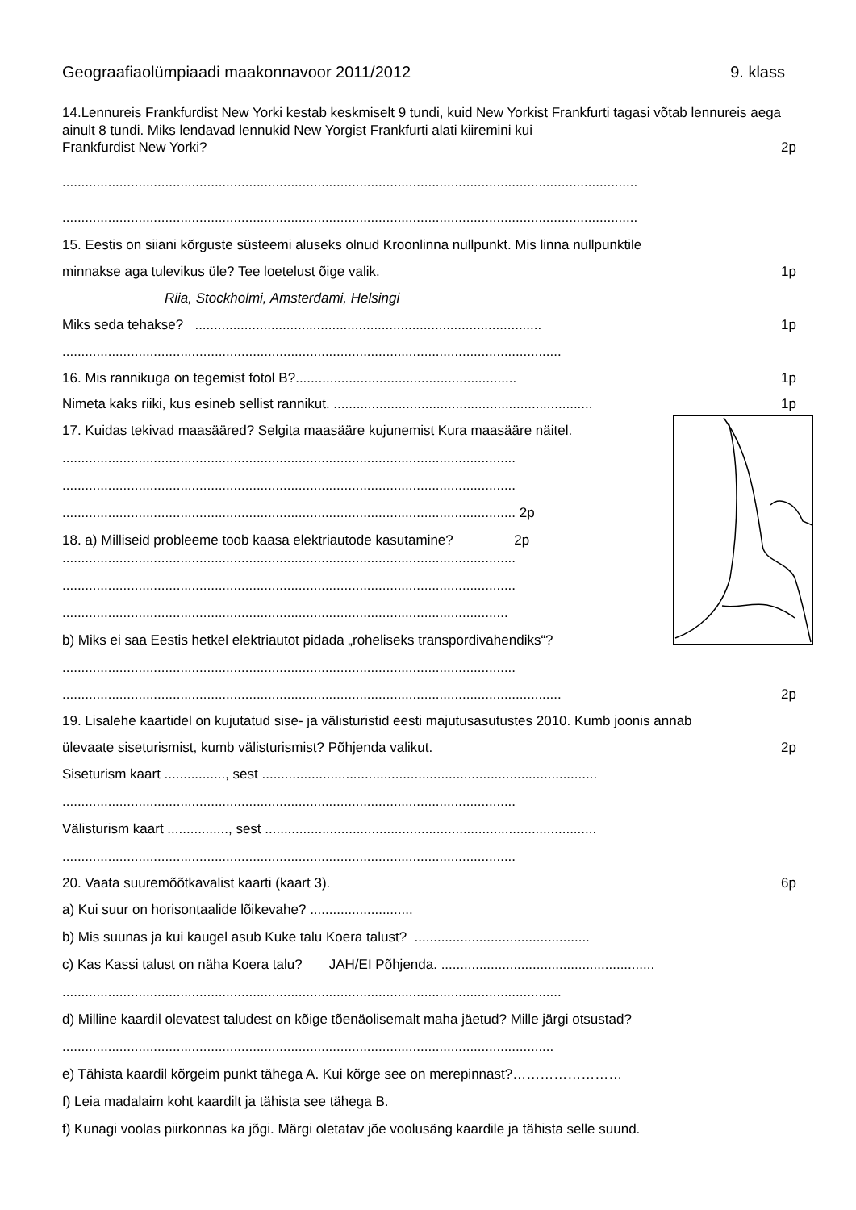Geograafiaolümpiaadi maakonnavoor 2011/2012 9. klass
14.Lennureis Frankfurdist New Yorki kestab keskmiselt 9 tundi, kuid New Yorkist Frankfurti tagasi võtab lennureis aega ainult 8 tundi. Miks lendavad lennukid New Yorgist Frankfurti alati kiiremini kui
Frankfurdist New Yorki? 2p
.......................................................................................................................................................
.......................................................................................................................................................
15. Eestis on siiani kõrguste süsteemi aluseks olnud Kroonlinna nullpunkt. Mis linna nullpunktile
minnakse aga tulevikus üle? Tee loetelust õige valik. 1p
Riia, Stockholmi, Amsterdami, Helsingi
Miks seda tehakse? ........................................................................................... 1p
...................................................................................................................................
16. Mis rannikuga on tegemist fotol B?.......................................................... 1p
Nimeta kaks riiki, kus esineb sellist rannikut. .................................................................... 1p
17. Kuidas tekivad maasääred? Selgita maasääre kujunemist Kura maasääre näitel.
.......................................................................................................................
.......................................................................................................................
....................................................................................................................... 2p
18. a) Milliseid probleeme toob kaasa elektriautode kasutamine? 2p
.......................................................................................................................
.......................................................................................................................
.....................................................................................................................
b) Miks ei saa Eestis hetkel elektriautot pidada „roheliseks transpordivahendiks“?
.......................................................................................................................
................................................................................................................................... 2p
19. Lisalehe kaartidel on kujutatud sise- ja välisturistid eesti majutusasutustes 2010. Kumb joonis annab
ülevaate siseturismist, kumb välisturismist? Põhjenda valikut. 2p
Siseturism kaart ................, sest ........................................................................................
.......................................................................................................................
Välisturism kaart ................, sest .......................................................................................
.......................................................................................................................
20. Vaata suuremõõtkavalist kaarti (kaart 3). 6p
a) Kui suur on horisontaalide lõikevahe? ...........................
b) Mis suunas ja kui kaugel asub Kuke talu Koera talust? ..............................................
c) Kas Kassi talust on näha Koera talu? JAH/EI Põhjenda. ........................................................
...................................................................................................................................
d) Milline kaardil olevatest taludest on kõige tõenäolisemalt maha jäetud? Mille järgi otsustad?
.................................................................................................................................
e) Tähista kaardil kõrgeim punkt tähega A. Kui kõrge see on merepinnast?……………………
f) Leia madalaim koht kaardilt ja tähista see tähega B.
f) Kunagi voolas piirkonnas ka jõgi. Märgi oletatav jõe voolusäng kaardile ja tähista selle suund.